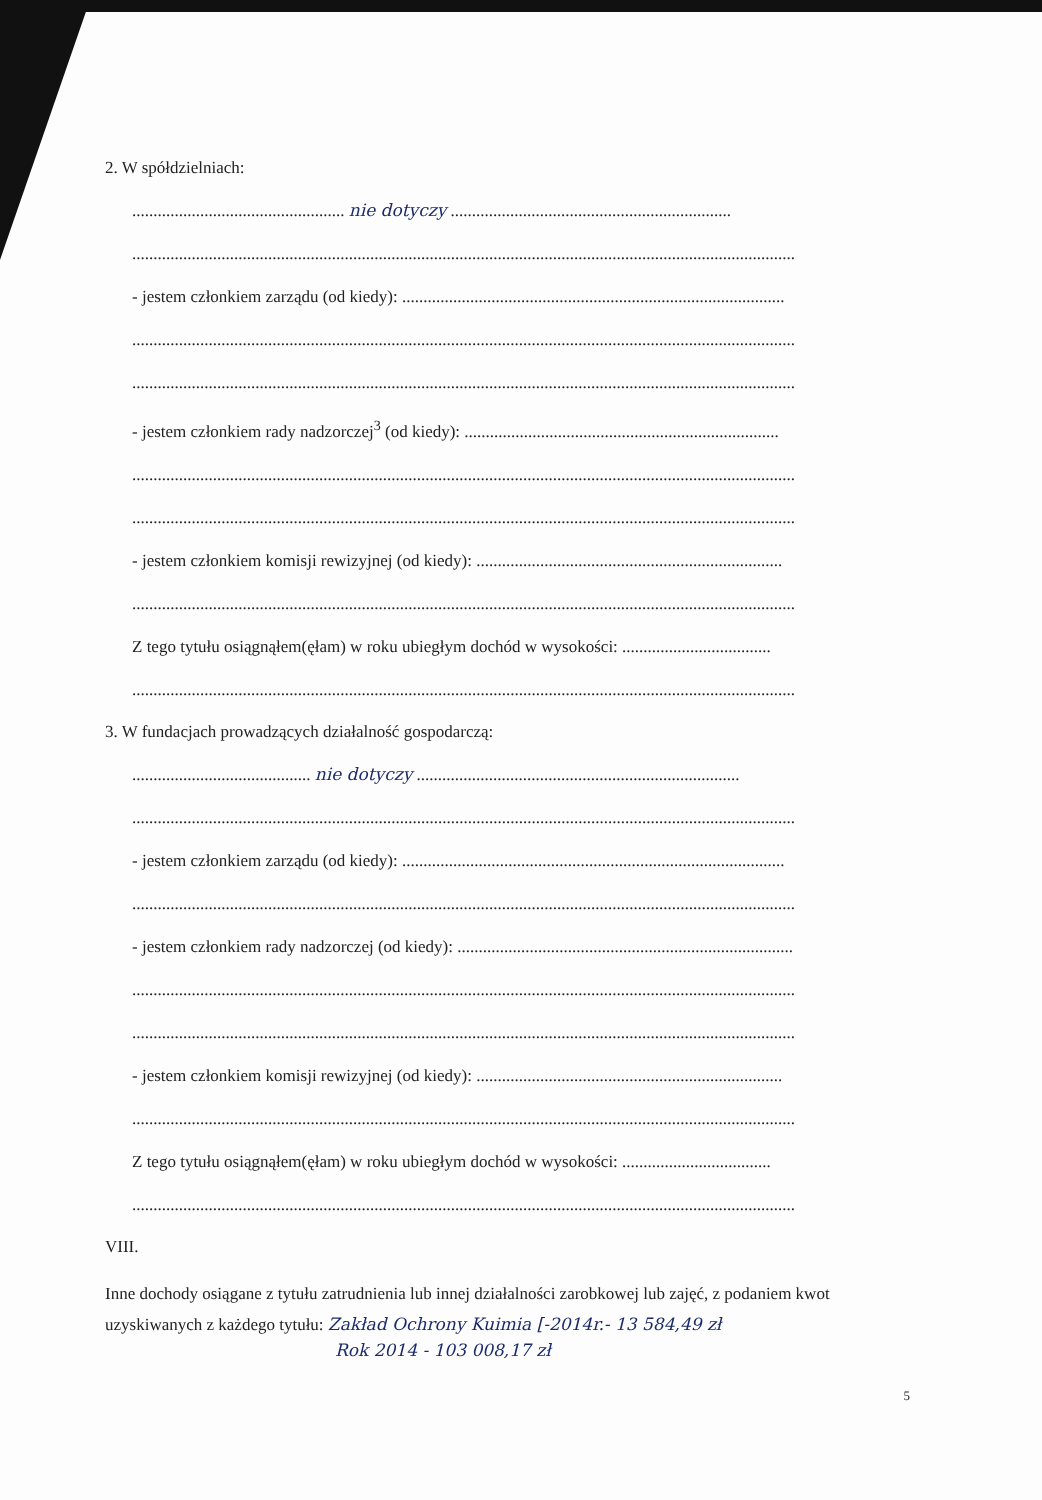2. W spółdzielniach:
.................................................. nie dotyczy ..................................................................
............................................................................................................................................................
- jestem członkiem zarządu (od kiedy): ..........................................................................................
............................................................................................................................................................
............................................................................................................................................................
- jestem członkiem rady nadzorczej<sup>3</sup> (od kiedy): ..........................................................................
............................................................................................................................................................
............................................................................................................................................................
- jestem członkiem komisji rewizyjnej (od kiedy): ........................................................................
............................................................................................................................................................
Z tego tytułu osiągnąłem(ęłam) w roku ubiegłym dochód w wysokości: ...................................
............................................................................................................................................................
3. W fundacjach prowadzących działalność gospodarczą:
.......................................... nie dotyczy ............................................................................
............................................................................................................................................................
- jestem członkiem zarządu (od kiedy): ..........................................................................................
............................................................................................................................................................
- jestem członkiem rady nadzorczej (od kiedy): ...............................................................................
............................................................................................................................................................
............................................................................................................................................................
- jestem członkiem komisji rewizyjnej (od kiedy): ........................................................................
............................................................................................................................................................
Z tego tytułu osiągnąłem(ęłam) w roku ubiegłym dochód w wysokości: ...................................
............................................................................................................................................................
VIII.
Inne dochody osiągane z tytułu zatrudnienia lub innej działalności zarobkowej lub zajęć, z podaniem kwot uzyskiwanych z każdego tytułu: Zakład Ochrony Kuimia [-2014r.- 13 584,49 zł
Rok 2014 - 103 008,17 zł
5